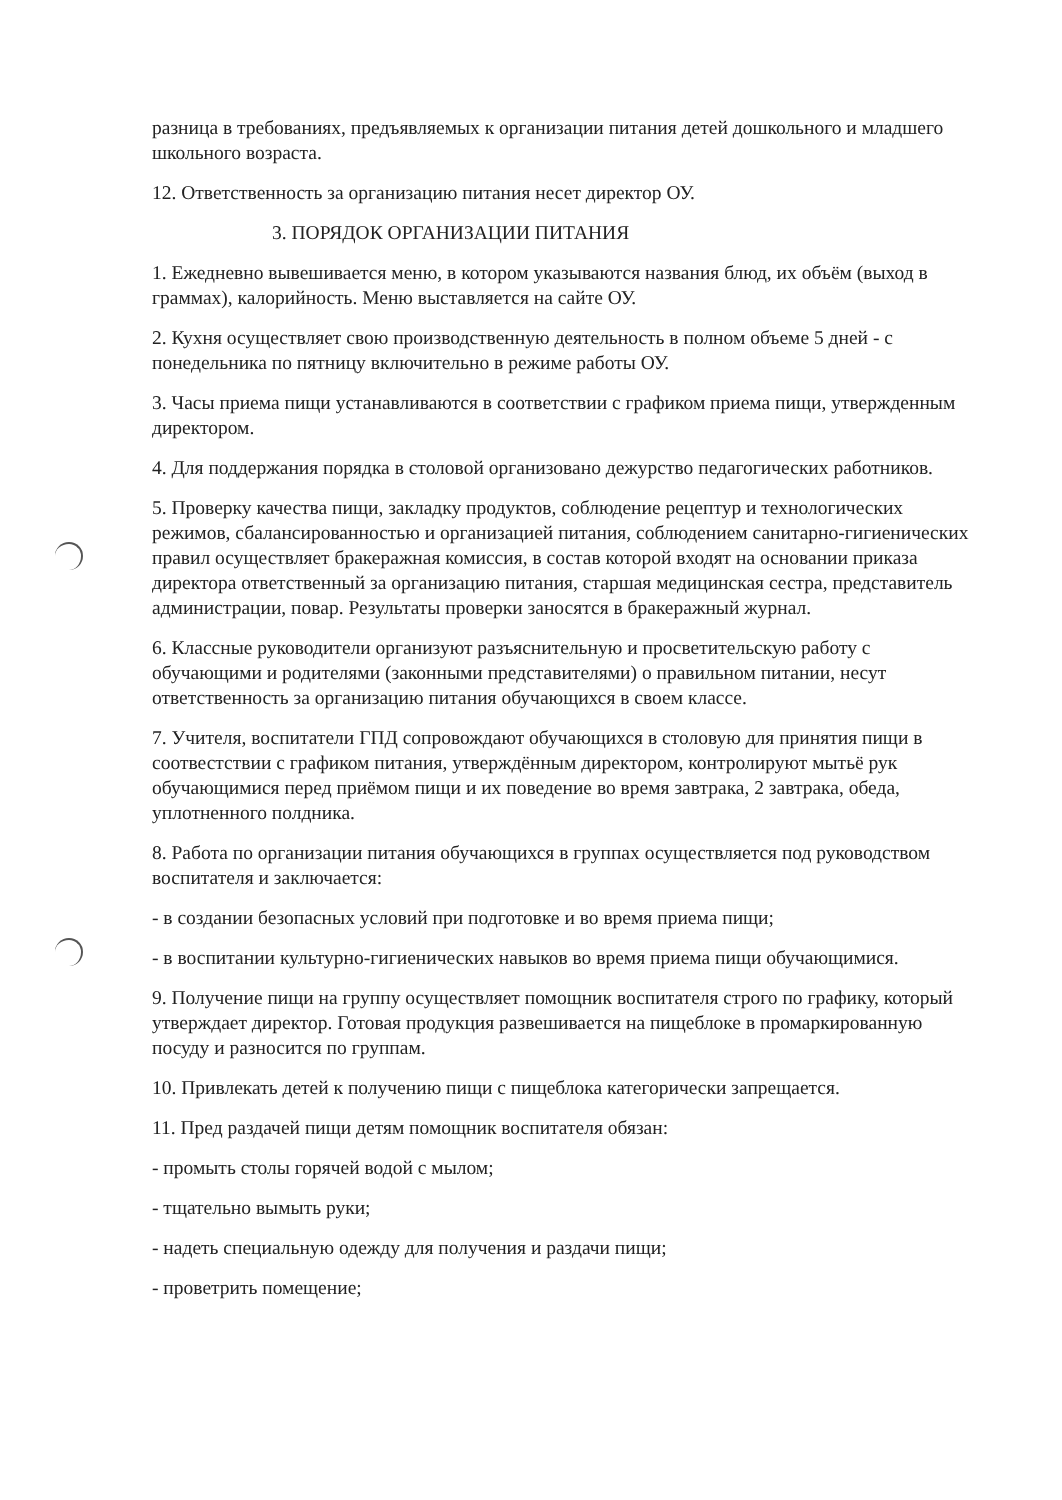разница в требованиях, предъявляемых к организации питания детей дошкольного и младшего школьного возраста.
12. Ответственность за организацию питания несет директор ОУ.
3. ПОРЯДОК ОРГАНИЗАЦИИ ПИТАНИЯ
1. Ежедневно вывешивается меню, в котором указываются названия блюд, их объём (выход в граммах), калорийность. Меню выставляется на сайте ОУ.
2. Кухня осуществляет свою производственную деятельность в полном объеме 5 дней - с понедельника по пятницу включительно в режиме работы ОУ.
3. Часы приема пищи устанавливаются в соответствии с графиком приема пищи, утвержденным директором.
4. Для поддержания порядка в столовой организовано дежурство педагогических работников.
5. Проверку качества пищи, закладку продуктов, соблюдение рецептур и технологических режимов, сбалансированностью и организацией питания, соблюдением санитарно-гигиенических правил осуществляет бракеражная комиссия, в состав которой входят на основании приказа директора ответственный за организацию питания, старшая медицинская сестра, представитель администрации, повар. Результаты проверки заносятся в бракеражный журнал.
6. Классные руководители организуют разъяснительную и просветительскую работу с обучающими и родителями (законными представителями) о правильном питании, несут ответственность за организацию питания обучающихся в своем классе.
7. Учителя, воспитатели ГПД сопровождают обучающихся в столовую для принятия пищи в соотвестствии с графиком питания, утверждённым директором, контролируют мытьё рук обучающимися перед приёмом пищи и их поведение во время завтрака, 2 завтрака, обеда, уплотненного полдника.
8. Работа по организации питания обучающихся в группах осуществляется под руководством воспитателя и заключается:
- в создании безопасных условий при подготовке и во время приема пищи;
- в воспитании культурно-гигиенических навыков во время приема пищи обучающимися.
9. Получение пищи на группу осуществляет помощник воспитателя строго по графику, который утверждает директор. Готовая продукция развешивается на пищеблоке в промаркированную посуду и разносится по группам.
10. Привлекать детей к получению пищи с пищеблока категорически запрещается.
11. Пред раздачей пищи детям помощник воспитателя обязан:
- промыть столы горячей водой с мылом;
- тщательно вымыть руки;
- надеть специальную одежду для получения и раздачи пищи;
- проветрить помещение;